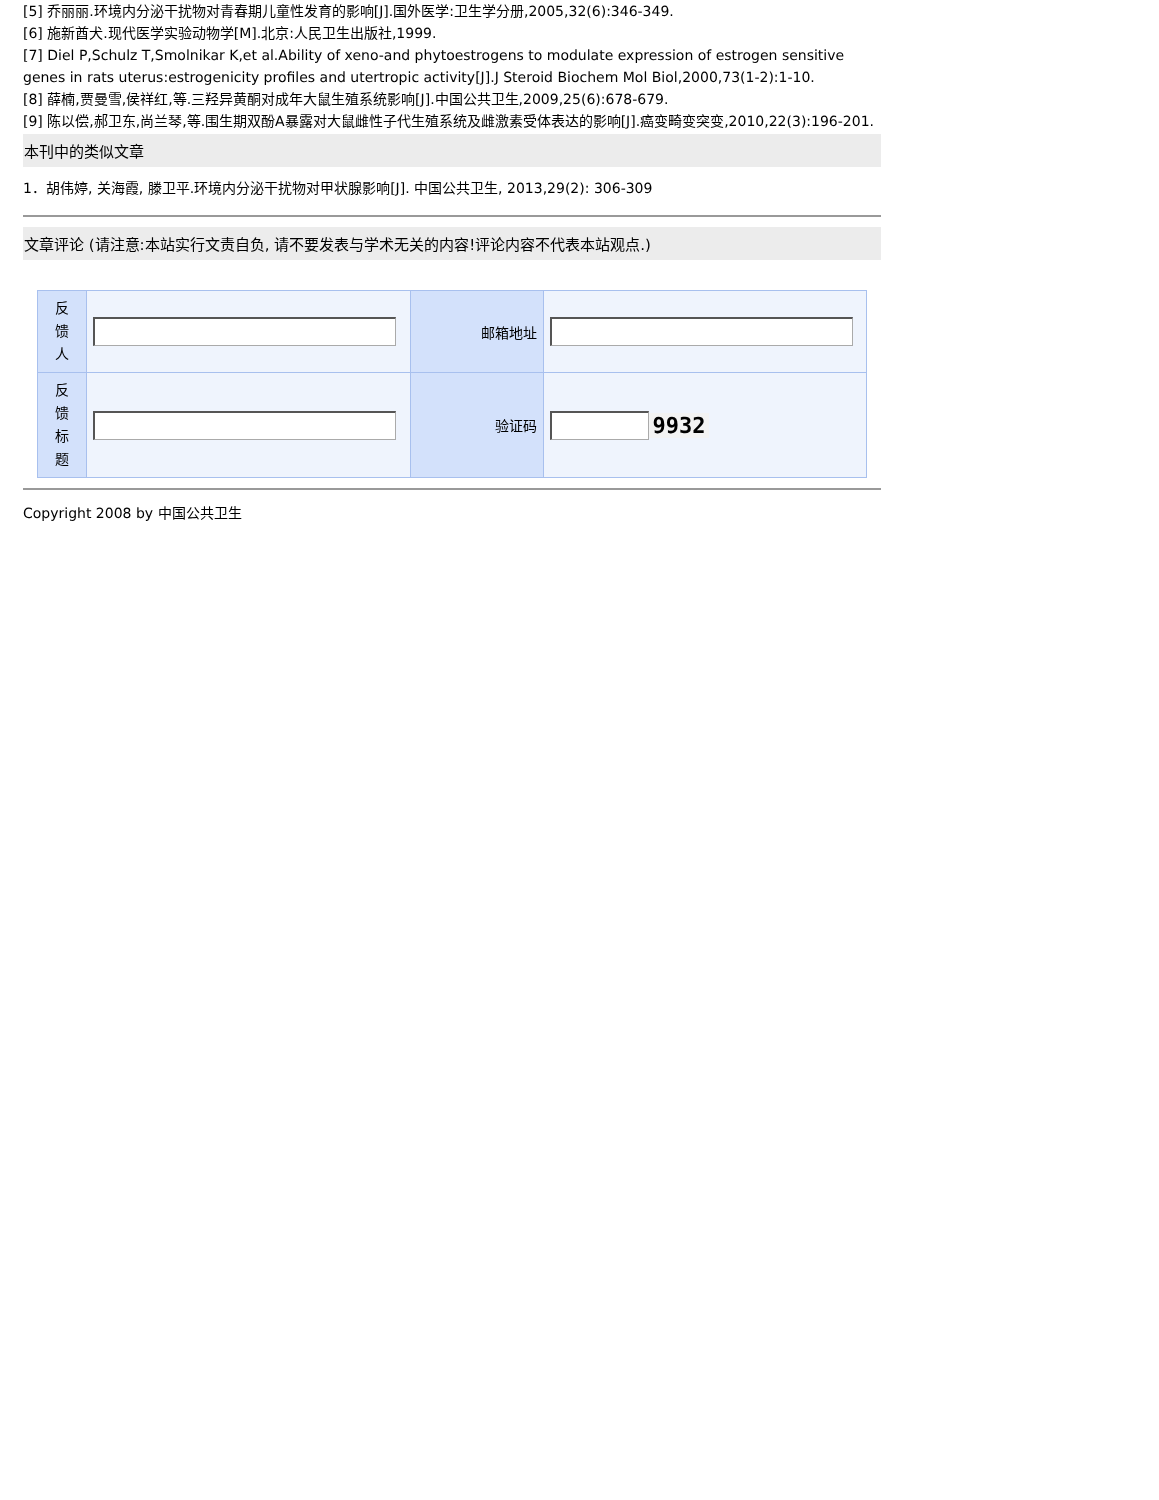[5] 乔丽丽.环境内分泌干扰物对青春期儿童性发育的影响[J].国外医学:卫生学分册,2005,32(6):346-349.
[6] 施新酋犬.现代医学实验动物学[M].北京:人民卫生出版社,1999.
[7] Diel P,Schulz T,Smolnikar K,et al.Ability of xeno-and phytoestrogens to modulate expression of estrogen sensitive genes in rats uterus:estrogenicity profiles and utertropic activity[J].J Steroid Biochem Mol Biol,2000,73(1-2):1-10.
[8] 薛楠,贾曼雪,侯祥红,等.三羟异黄酮对成年大鼠生殖系统影响[J].中国公共卫生,2009,25(6):678-679.
[9] 陈以偿,郝卫东,尚兰琴,等.围生期双酚A暴露对大鼠雌性子代生殖系统及雌激素受体表达的影响[J].癌变畸变突变,2010,22(3):196-201.
本刊中的类似文章
1．胡伟婷, 关海霞, 滕卫平.环境内分泌干扰物对甲状腺影响[J]. 中国公共卫生, 2013,29(2): 306-309
文章评论 (请注意:本站实行文责自负, 请不要发表与学术无关的内容!评论内容不代表本站观点.)
| 反 馈 人 | | 邮箱地址 | |
| 反 馈 标 题 | | 验证码 | 9932 |
Copyright 2008 by 中国公共卫生